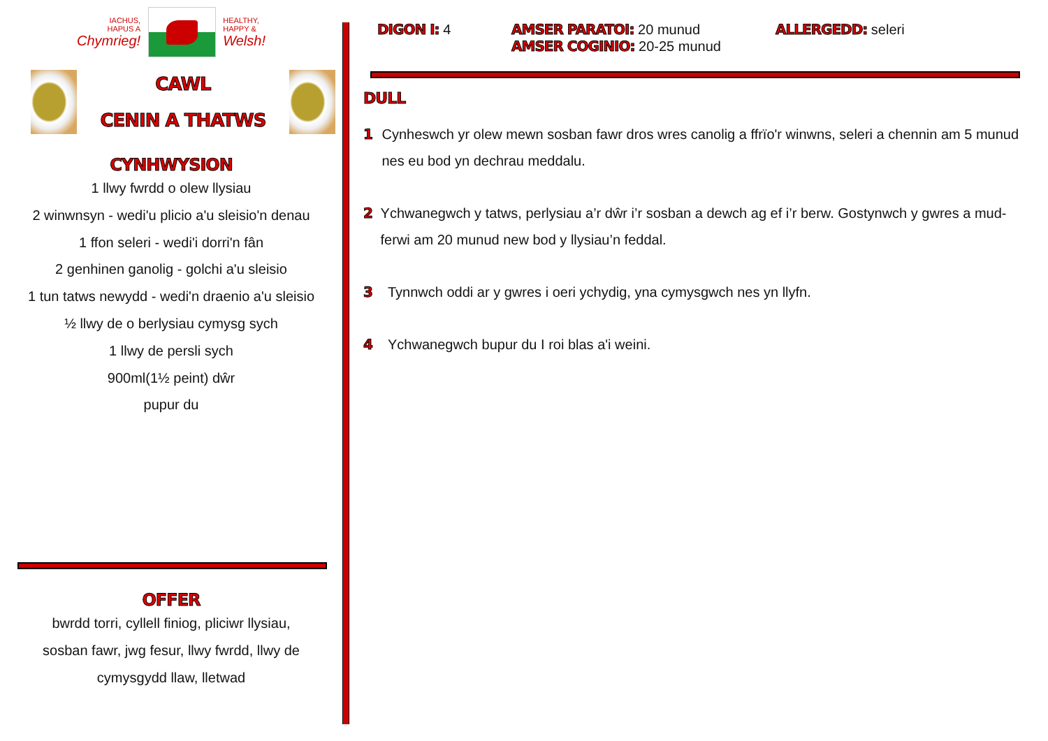IACHUS,
HAPUS A
Chymrieg!
HEALTHY,
HAPPY &
Welsh!
CAWL
CENIN A THATWS
CYNHWYSION
1 llwy fwrdd o olew llysiau
2 winwnsyn - wedi'u plicio a'u sleisio'n denau
1 ffon seleri - wedi'i dorri'n fân
2 genhinen ganolig - golchi a'u sleisio
1 tun tatws newydd - wedi'n draenio a'u sleisio
½ llwy de o berlysiau cymysg sych
1 llwy de persli sych
900ml(1½ peint) dŵr
pupur du
OFFER
bwrdd torri, cyllell finiog, pliciwr llysiau,
sosban fawr, jwg fesur, llwy fwrdd, llwy de
cymysgydd llaw, lletwad
DIGON I: 4 AMSER PARATOI: 20 munud
AMSER COGINIO: 20-25 munud
ALLERGEDD: seleri
DULL
1 Cynheswch yr olew mewn sosban fawr dros wres canolig a ffrïo'r winwns, seleri a chennin am 5 munud nes eu bod yn dechrau meddalu.
2 Ychwanegwch y tatws, perlysiau a’r dŵr i’r sosban a dewch ag ef i’r berw. Gostynwch y gwres a mud-ferwi am 20 munud new bod y llysiau’n feddal.
3 Tynnwch oddi ar y gwres i oeri ychydig, yna cymysgwch nes yn llyfn.
4 Ychwanegwch bupur du I roi blas a'i weini.